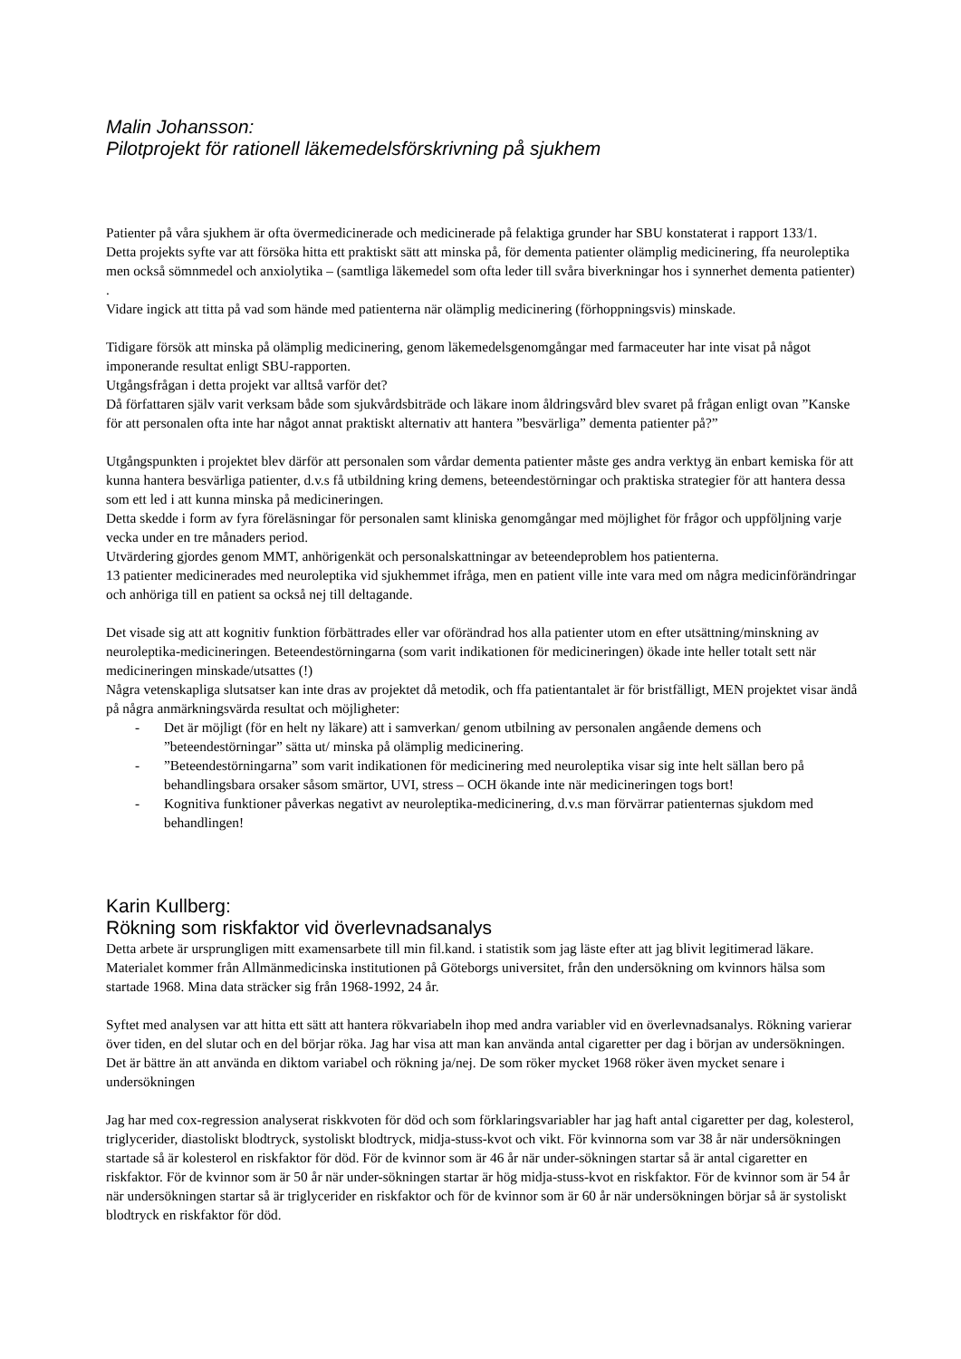Malin Johansson:
Pilotprojekt för rationell läkemedelsförskrivning på sjukhem
Patienter på våra sjukhem är ofta övermedicinerade och medicinerade på felaktiga grunder har SBU konstaterat i rapport 133/1.
Detta projekts syfte var att försöka hitta ett praktiskt sätt att minska på, för dementa patienter olämplig medicinering, ffa neuroleptika men också sömnmedel och anxiolytika – (samtliga läkemedel som ofta leder till svåra biverkningar hos i synnerhet dementa patienter) .
Vidare ingick att titta på vad som hände med patienterna när olämplig medicinering (förhoppningsvis) minskade.
Tidigare försök att minska på olämplig medicinering, genom läkemedelsgenomgångar med farmaceuter har inte visat på något imponerande resultat enligt SBU-rapporten.
Utgångsfrågan i detta projekt var alltså varför det?
Då författaren själv varit verksam både som sjukvårdsbiträde och läkare inom åldringsvård blev svaret på frågan enligt ovan ”Kanske för att personalen ofta inte har något annat praktiskt alternativ att hantera ”besvärliga” dementa patienter på?”
Utgångspunkten i projektet blev därför att personalen som vårdar dementa patienter måste ges andra verktyg än enbart kemiska för att kunna hantera besvärliga patienter, d.v.s få utbildning kring demens, beteendestörningar och praktiska strategier för att hantera dessa som ett led i att kunna minska på medicineringen.
Detta skedde i form av fyra föreläsningar för personalen samt kliniska genomgångar med möjlighet för frågor och uppföljning varje vecka under en tre månaders period.
Utvärdering gjordes genom MMT, anhörigenkät och personalskattningar av beteendeproblem hos patienterna.
13 patienter medicinerades med neuroleptika vid sjukhemmet ifråga, men en patient ville inte vara med om några medicinförändringar och anhöriga till en patient sa också nej till deltagande.
Det visade sig att att kognitiv funktion förbättrades eller var oförändrad hos alla patienter utom en efter utsättning/minskning av neuroleptika-medicineringen. Beteendestörningarna (som varit indikationen för medicineringen) ökade inte heller totalt sett när medicineringen minskade/utsattes (!)
Några vetenskapliga slutsatser kan inte dras av projektet då metodik, och ffa patientantalet är för bristfälligt, MEN projektet visar ändå på några anmärkningsvärda resultat och möjligheter:
- Det är möjligt (för en helt ny läkare) att i samverkan/ genom utbilning av personalen angående demens och ”beteendestörningar” sätta ut/ minska på olämplig medicinering.
-”Beteendestörningarna” som varit indikationen för medicinering med neuroleptika visar sig inte helt sällan bero på behandlingsbara orsaker såsom smärtor, UVI, stress – OCH ökande inte när medicineringen togs bort!
- Kognitiva funktioner påverkas negativt av neuroleptika-medicinering, d.v.s man förvärrar patienternas sjukdom med behandlingen!
Karin Kullberg:
Rökning som riskfaktor vid överlevnadsanalys
Detta arbete är ursprungligen mitt examensarbete till min fil.kand. i statistik som jag läste efter att jag blivit legitimerad läkare. Materialet kommer från Allmänmedicinska institutionen på Göteborgs universitet, från den undersökning om kvinnors hälsa som startade 1968. Mina data sträcker sig från 1968-1992, 24 år.
Syftet med analysen var att hitta ett sätt att hantera rökvariabeln ihop med andra variabler vid en överlevnadsanalys. Rökning varierar över tiden, en del slutar och en del börjar röka. Jag har visa att man kan använda antal cigaretter per dag i början av undersökningen. Det är bättre än att använda en diktom variabel och rökning ja/nej. De som röker mycket 1968 röker även mycket senare i undersökningen
Jag har med cox-regression analyserat riskkvoten för död och som förklaringsvariabler har jag haft antal cigaretter per dag, kolesterol, triglycerider, diastoliskt blodtryck, systoliskt blodtryck, midja-stuss-kvot och vikt. För kvinnorna som var 38 år när undersökningen startade så är kolesterol en riskfaktor för död. För de kvinnor som är 46 år när under-sökningen startar så är antal cigaretter en riskfaktor. För de kvinnor som är 50 år när under-sökningen startar är hög midja-stuss-kvot en riskfaktor. För de kvinnor som är 54 år när undersökningen startar så är triglycerider en riskfaktor och för de kvinnor som är 60 år när undersökningen börjar så är systoliskt blodtryck en riskfaktor för död.